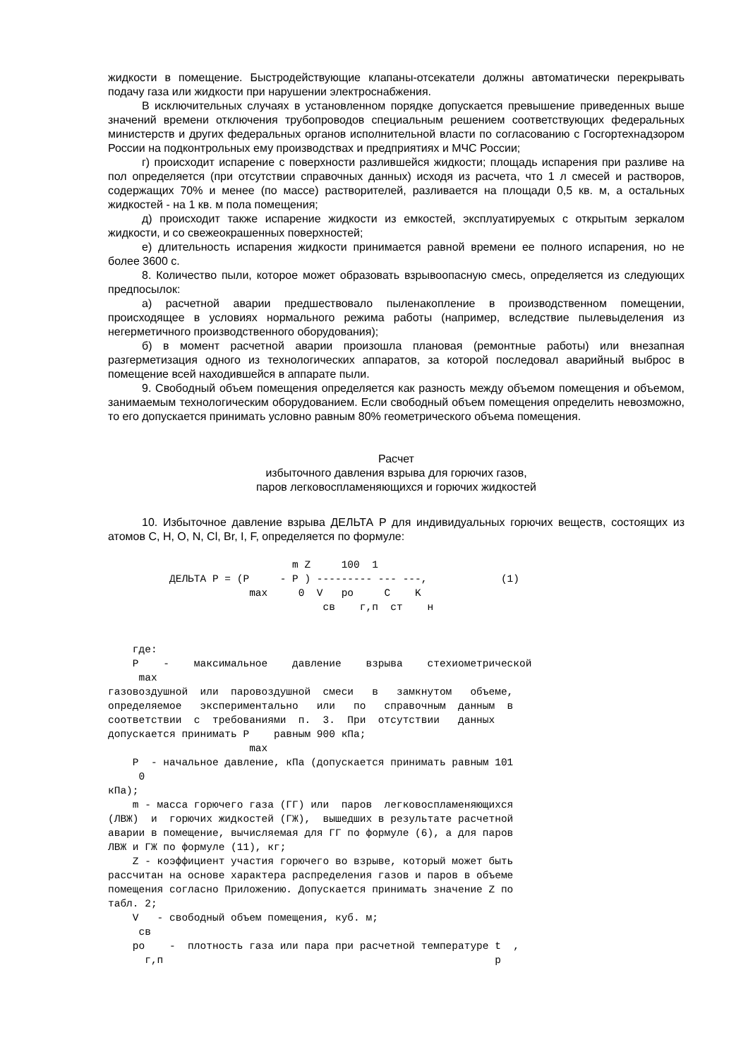жидкости в помещение. Быстродействующие клапаны-отсекатели должны автоматически перекрывать подачу газа или жидкости при нарушении электроснабжения.
В исключительных случаях в установленном порядке допускается превышение приведенных выше значений времени отключения трубопроводов специальным решением соответствующих федеральных министерств и других федеральных органов исполнительной власти по согласованию с Госгортехнадзором России на подконтрольных ему производствах и предприятиях и МЧС России;
г) происходит испарение с поверхности разлившейся жидкости; площадь испарения при разливе на пол определяется (при отсутствии справочных данных) исходя из расчета, что 1 л смесей и растворов, содержащих 70% и менее (по массе) растворителей, разливается на площади 0,5 кв. м, а остальных жидкостей - на 1 кв. м пола помещения;
д) происходит также испарение жидкости из емкостей, эксплуатируемых с открытым зеркалом жидкости, и со свежеокрашенных поверхностей;
е) длительность испарения жидкости принимается равной времени ее полного испарения, но не более 3600 с.
8. Количество пыли, которое может образовать взрывоопасную смесь, определяется из следующих предпосылок:
а) расчетной аварии предшествовало пыленакопление в производственном помещении, происходящее в условиях нормального режима работы (например, вследствие пылевыделения из негерметичного производственного оборудования);
б) в момент расчетной аварии произошла плановая (ремонтные работы) или внезапная разгерметизация одного из технологических аппаратов, за которой последовал аварийный выброс в помещение всей находившейся в аппарате пыли.
9. Свободный объем помещения определяется как разность между объемом помещения и объемом, занимаемым технологическим оборудованием. Если свободный объем помещения определить невозможно, то его допускается принимать условно равным 80% геометрического объема помещения.
Расчет
избыточного давления взрыва для горючих газов,
паров легковоспламеняющихся и горючих жидкостей
10. Избыточное давление взрыва ДЕЛЬТА P для индивидуальных горючих веществ, состоящих из атомов C, H, O, N, Cl, Br, I, F, определяется по формуле:
                              m Z     100  1
          ДЕЛЬТА P = (P     - P ) --------- --- ---,            (1)
                       max     0  V   ро     C    K
                                   св    г,п  ст    н


    где:
    P    -    максимальное    давление    взрыва    стехиометрической
     max
газовоздушной  или  паровоздушной  смеси   в   замкнутом   объеме,
определяемое   экспериментально   или   по   справочным  данным  в
соответствии  с  требованиями  п.  3.  При  отсутствии   данных
допускается принимать P    равным 900 кПа;
                       max
    P  - начальное давление, кПа (допускается принимать равным 101
     0
кПа);
    m - масса горючего газа (ГГ) или  паров  легковоспламеняющихся
(ЛВЖ)  и  горючих жидкостей (ГЖ),  вышедших в результате расчетной
аварии в помещение, вычисляемая для ГГ по формуле (6), а для паров
ЛВЖ и ГЖ по формуле (11), кг;
    Z - коэффициент участия горючего во взрыве, который может быть
рассчитан на основе характера распределения газов и паров в объеме
помещения согласно Приложению. Допускается принимать значение Z по
табл. 2;
    V   - свободный объем помещения, куб. м;
     св
    ро    -  плотность газа или пара при расчетной температуре t  ,
      г,п                                                      р